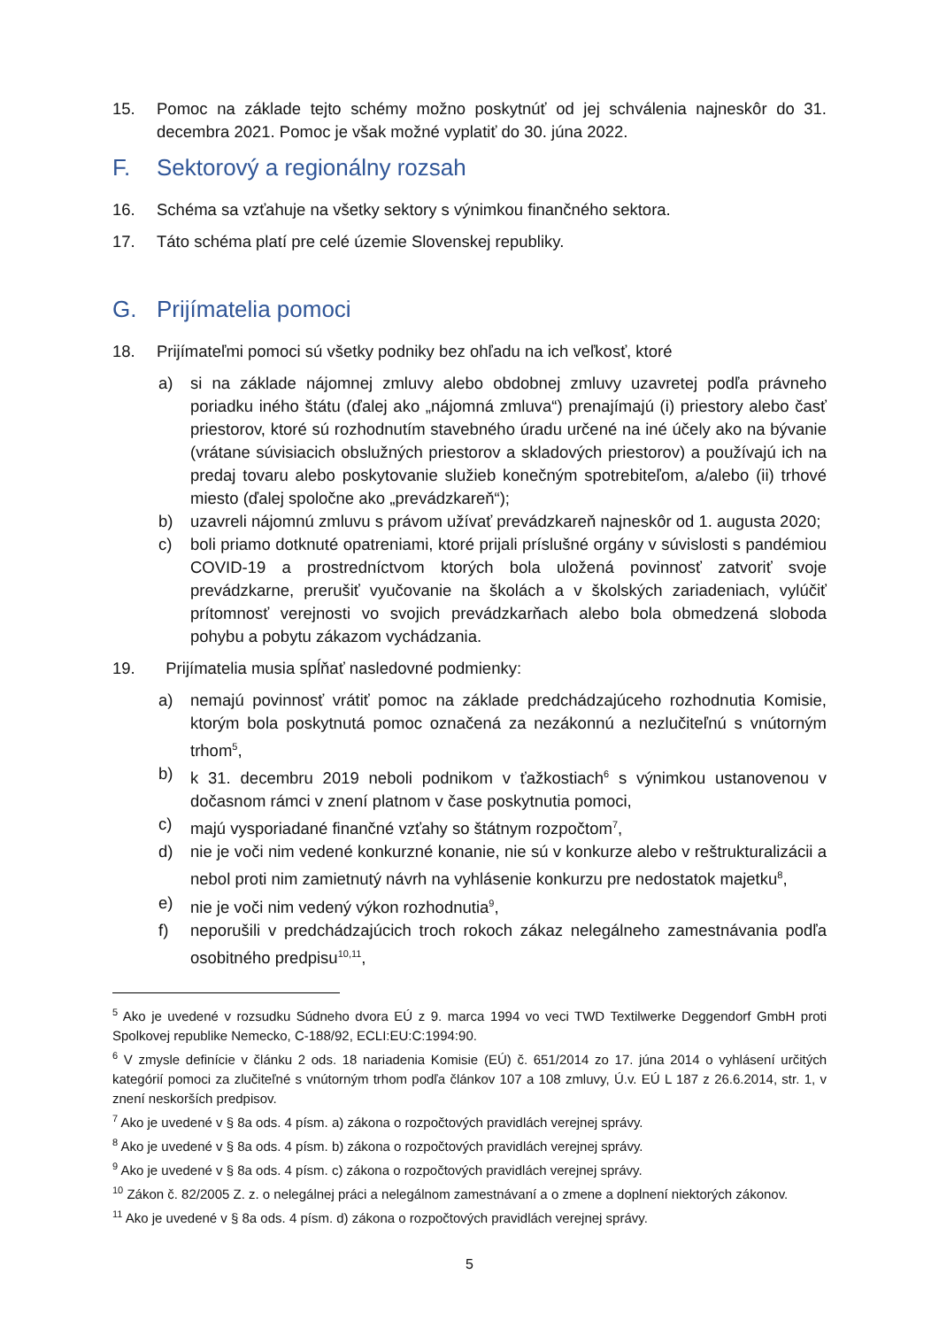15. Pomoc na základe tejto schémy možno poskytnúť od jej schválenia najneskôr do 31. decembra 2021. Pomoc je však možné vyplatiť do 30. júna 2022.
F. Sektorový a regionálny rozsah
16. Schéma sa vzťahuje na všetky sektory s výnimkou finančného sektora.
17. Táto schéma platí pre celé územie Slovenskej republiky.
G. Prijímatelia pomoci
18. Prijímateľmi pomoci sú všetky podniky bez ohľadu na ich veľkosť, ktoré
a) si na základe nájomnej zmluvy alebo obdobnej zmluvy uzavretej podľa právneho poriadku iného štátu (ďalej ako „nájomná zmluva“) prenajímajú (i) priestory alebo časť priestorov, ktoré sú rozhodnutím stavebného úradu určené na iné účely ako na bývanie (vrátane súvisiacich obslužných priestorov a skladových priestorov) a používajú ich na predaj tovaru alebo poskytovanie služieb konečným spotrebiteľom, a/alebo (ii) trhové miesto (ďalej spoločne ako „prevádzkareň“);
b) uzavreli nájomnú zmluvu s právom užívať prevádzkareň najneskôr od 1. augusta 2020;
c) boli priamo dotknuté opatreniami, ktoré prijali príslušné orgány v súvislosti s pandémiou COVID-19 a prostredníctvom ktorých bola uložená povinnosť zatvoriť svoje prevádzkarne, prerušiť vyučovanie na školách a v školských zariadeniach, vylúčiť prítomnosť verejnosti vo svojich prevádzkarňach alebo bola obmedzená sloboda pohybu a pobytu zákazom vychádzania.
19. Prijímatelia musia spĺňať nasledovné podmienky:
a) nemajú povinnosť vrátiť pomoc na základe predchádzajúceho rozhodnutia Komisie, ktorým bola poskytnutá pomoc označená za nezákonnú a nezlučiteľnú s vnútorným trhom<sup>5</sup>,
b) k 31. decembru 2019 neboli podnikom v ťažkostiach<sup>6</sup> s výnimkou ustanovenou v dočasnom rámci v znení platnom v čase poskytnutia pomoci,
c) majú vysporiadané finančné vzťahy so štátnym rozpočtom<sup>7</sup>,
d) nie je voči nim vedené konkurzné konanie, nie sú v konkurze alebo v reštrukturalizácii a nebol proti nim zamietnutý návrh na vyhlásenie konkurzu pre nedostatok majetku<sup>8</sup>,
e) nie je voči nim vedený výkon rozhodnutia<sup>9</sup>,
f) neporušili v predchádzajúcich troch rokoch zákaz nelegálneho zamestnávania podľa osobitného predpisu<sup>10,11</sup>,
<sup>5</sup> Ako je uvedené v rozsudku Súdneho dvora EÚ z 9. marca 1994 vo veci TWD Textilwerke Deggendorf GmbH proti Spolkovej republike Nemecko, C-188/92, ECLI:EU:C:1994:90.
<sup>6</sup> V zmysle definície v článku 2 ods. 18 nariadenia Komisie (EÚ) č. 651/2014 zo 17. júna 2014 o vyhlásení určitých kategórií pomoci za zlučiteľné s vnútorným trhom podľa článkov 107 a 108 zmluvy, Ú.v. EÚ L 187 z 26.6.2014, str. 1, v znení neskorších predpisov.
<sup>7</sup> Ako je uvedené v § 8a ods. 4 písm. a) zákona o rozpočtových pravidlách verejnej správy.
<sup>8</sup> Ako je uvedené v § 8a ods. 4 písm. b) zákona o rozpočtových pravidlách verejnej správy.
<sup>9</sup> Ako je uvedené v § 8a ods. 4 písm. c) zákona o rozpočtových pravidlách verejnej správy.
<sup>10</sup> Zákon č. 82/2005 Z. z. o nelegálnej práci a nelegálnom zamestnávaní a o zmene a doplnení niektorých zákonov.
<sup>11</sup> Ako je uvedené v § 8a ods. 4 písm. d) zákona o rozpočtových pravidlách verejnej správy.
5